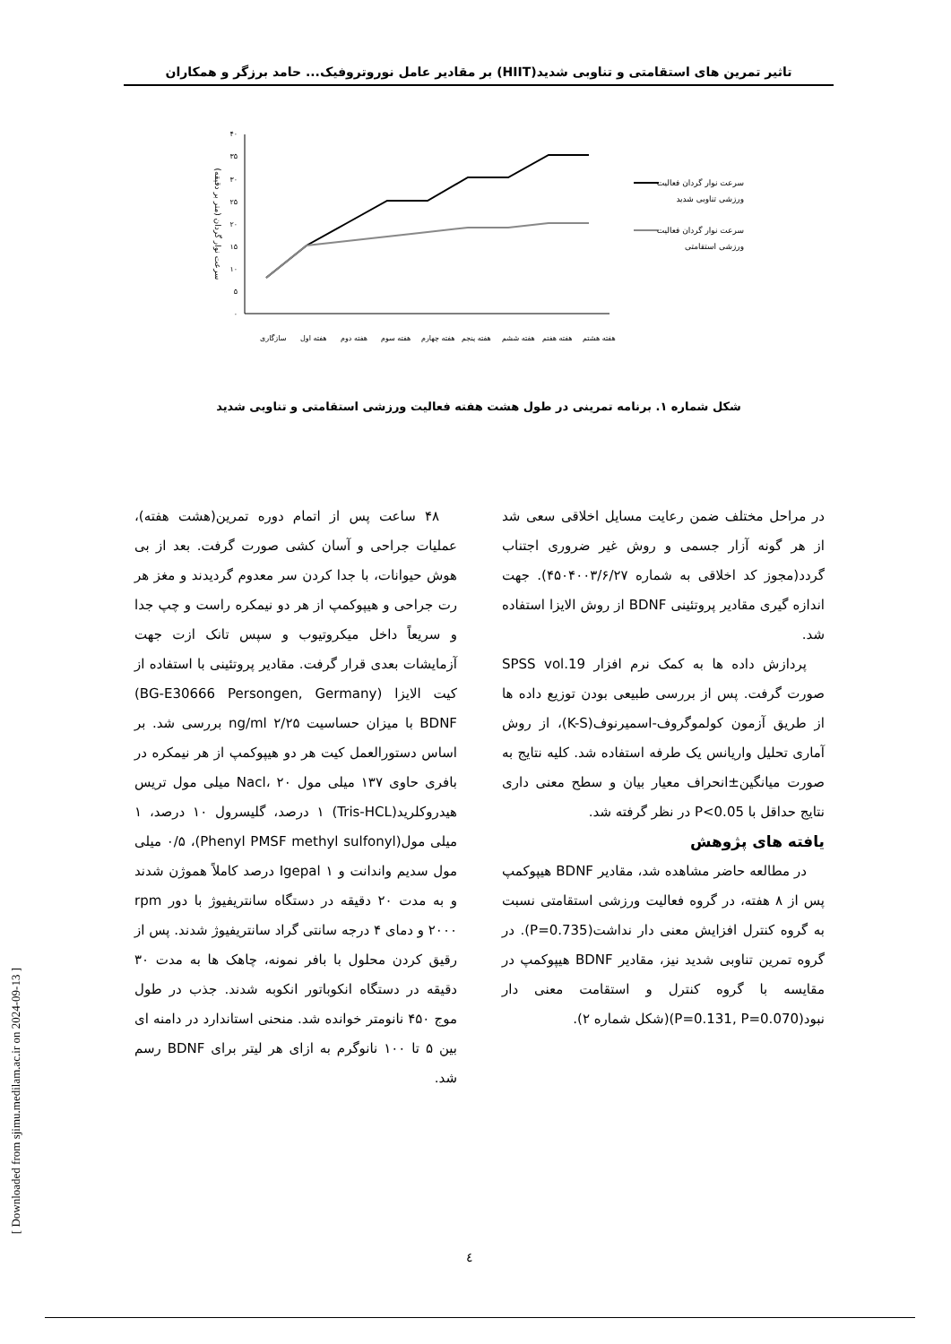تاثیر تمرین های استقامتی و تناوبی شدید(HIIT) بر مقادیر عامل نوروتروفیک... حامد برزگر و همکاران
۴۰
۳۵
۳۰
۲۵
۲۰
۱۵
۱۰
۵
۰
سرعت نوار گردان (متر بر دقیقه)
سازگاری
هفته اول
هفته دوم
هفته سوم
هفته چهارم
هفته پنجم
هفته ششم
هفته هفتم
هفته هشتم
سرعت نوار گردان فعالیت
ورزشی تناوبی شدید
سرعت نوار گردان فعالیت
ورزشی استقامتی
شکل شماره ۱. برنامه تمرینی در طول هشت هفته فعالیت ورزشی استقامتی و تناوبی شدید
۴۸ ساعت پس از اتمام دوره تمرین(هشت هفته)، عملیات جراحی و آسان کشی صورت گرفت. بعد از بی هوش حیوانات، با جدا کردن سر معدوم گردیدند و مغز هر رت جراحی و هیپوکمپ از هر دو نیمکره راست و چپ جدا و سریعاً داخل میکروتیوب و سپس تانک ازت جهت آزمایشات بعدی قرار گرفت. مقادیر پروتئینی با استفاده از کیت الایزا (BG-E30666 Persongen, Germany) BDNF با میزان حساسیت ng/ml ۲/۲۵ بررسی شد. بر اساس دستورالعمل کیت هر دو هیپوکمپ از هر نیمکره در بافری حاوی ۱۳۷ میلی مول Nacl، ۲۰ میلی مول تریس هیدروکلرید(Tris-HCL) ۱ درصد، گلیسرول ۱۰ درصد، ۱ میلی مول(Phenyl PMSF methyl sulfonyl)، ۰/۵ میلی مول سدیم واندانت و Igepal ۱ درصد کاملاً هموژن شدند و به مدت ۲۰ دقیقه در دستگاه سانتریفیوژ با دور rpm ۲۰۰۰ و دمای ۴ درجه سانتی گراد سانتریفیوژ شدند. پس از رقیق کردن محلول با بافر نمونه، چاهک ها به مدت ۳۰ دقیقه در دستگاه انکوباتور انکوبه شدند. جذب در طول موج ۴۵۰ نانومتر خوانده شد. منحنی استاندارد در دامنه ای بین ۵ تا ۱۰۰ نانوگرم به ازای هر لیتر برای BDNF رسم شد.
در مراحل مختلف ضمن رعایت مسایل اخلاقی سعی شد از هر گونه آزار جسمی و روش غیر ضروری اجتناب گردد(مجوز کد اخلاقی به شماره ۴۵۰۴۰۰۳/۶/۲۷). جهت اندازه گیری مقادیر پروتئینی BDNF از روش الایزا استفاده شد.
پردازش داده ها به کمک نرم افزار SPSS vol.19 صورت گرفت. پس از بررسی طبیعی بودن توزیع داده ها از طریق آزمون کولموگروف-اسمیرنوف(K-S)، از روش آماری تحلیل واریانس یک طرفه استفاده شد. کلیه نتایج به صورت میانگین±انحراف معیار بیان و سطح معنی داری نتایج حداقل با P<0.05 در نظر گرفته شد.
یافته های پژوهش
در مطالعه حاضر مشاهده شد، مقادیر BDNF هیپوکمپ پس از ۸ هفته، در گروه فعالیت ورزشی استقامتی نسبت به گروه کنترل افزایش معنی دار نداشت(P=0.735). در گروه تمرین تناوبی شدید نیز، مقادیر BDNF هیپوکمپ در مقایسه با گروه کنترل و استقامت معنی دار نبود(P=0.131, P=0.070)(شکل شماره ۲).
[ Downloaded from sjimu.medilam.ac.ir on 2024-09-13 ]
٤